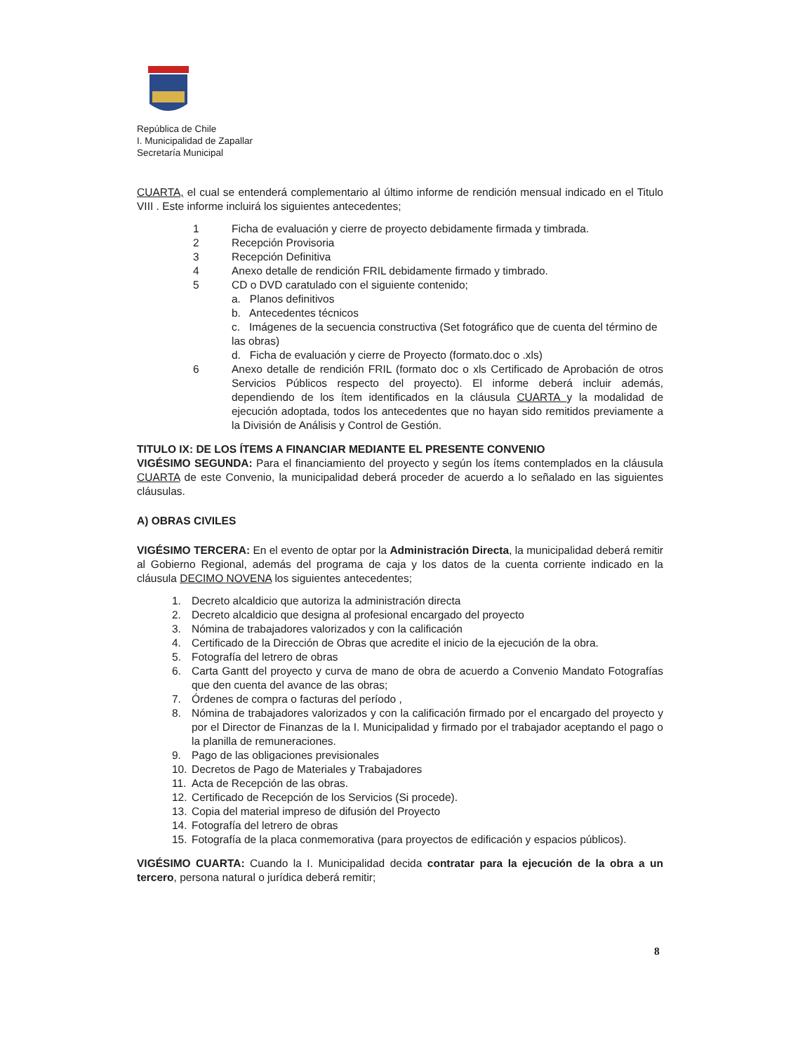República de Chile
I. Municipalidad de Zapallar
Secretaría Municipal
CUARTA, el cual se entenderá complementario al último informe de rendición mensual indicado en el Titulo VIII . Este informe incluirá los siguientes antecedentes;
1 Ficha de evaluación y cierre de proyecto debidamente firmada y timbrada.
2 Recepción Provisoria
3 Recepción Definitiva
4 Anexo detalle de rendición FRIL debidamente firmado y timbrado.
5 CD o DVD caratulado con el siguiente contenido;
a. Planos definitivos
b. Antecedentes técnicos
c. Imágenes de la secuencia constructiva (Set fotográfico que de cuenta del término de las obras)
d. Ficha de evaluación y cierre de Proyecto (formato.doc o .xls)
6 Anexo detalle de rendición FRIL (formato doc o xls Certificado de Aprobación de otros Servicios Públicos respecto del proyecto). El informe deberá incluir además, dependiendo de los ítem identificados en la cláusula CUARTA y la modalidad de ejecución adoptada, todos los antecedentes que no hayan sido remitidos previamente a la División de Análisis y Control de Gestión.
TITULO IX: DE LOS ÍTEMS A FINANCIAR MEDIANTE EL PRESENTE CONVENIO
VIGÉSIMO SEGUNDA: Para el financiamiento del proyecto y según los ítems contemplados en la cláusula CUARTA de este Convenio, la municipalidad deberá proceder de acuerdo a lo señalado en las siguientes cláusulas.
A) OBRAS CIVILES
VIGÉSIMO TERCERA: En el evento de optar por la Administración Directa, la municipalidad deberá remitir al Gobierno Regional, además del programa de caja y los datos de la cuenta corriente indicado en la cláusula DECIMO NOVENA los siguientes antecedentes;
1. Decreto alcaldicio que autoriza la administración directa
2. Decreto alcaldicio que designa al profesional encargado del proyecto
3. Nómina de trabajadores valorizados y con la calificación
4. Certificado de la Dirección de Obras que acredite el inicio de la ejecución de la obra.
5. Fotografía del letrero de obras
6. Carta Gantt del proyecto y curva de mano de obra de acuerdo a Convenio Mandato Fotografías que den cuenta del avance de las obras;
7. Órdenes de compra o facturas del período ,
8. Nómina de trabajadores valorizados y con la calificación firmado por el encargado del proyecto y por el Director de Finanzas de la I. Municipalidad y firmado por el trabajador aceptando el pago o la planilla de remuneraciones.
9. Pago de las obligaciones previsionales
10. Decretos de Pago de Materiales y Trabajadores
11. Acta de Recepción de las obras.
12. Certificado de Recepción de los Servicios (Si procede).
13. Copia del material impreso de difusión del Proyecto
14. Fotografía del letrero de obras
15. Fotografía de la placa conmemorativa (para proyectos de edificación y espacios públicos).
VIGÉSIMO CUARTA: Cuando la I. Municipalidad decida contratar para la ejecución de la obra a un tercero, persona natural o jurídica deberá remitir;
8